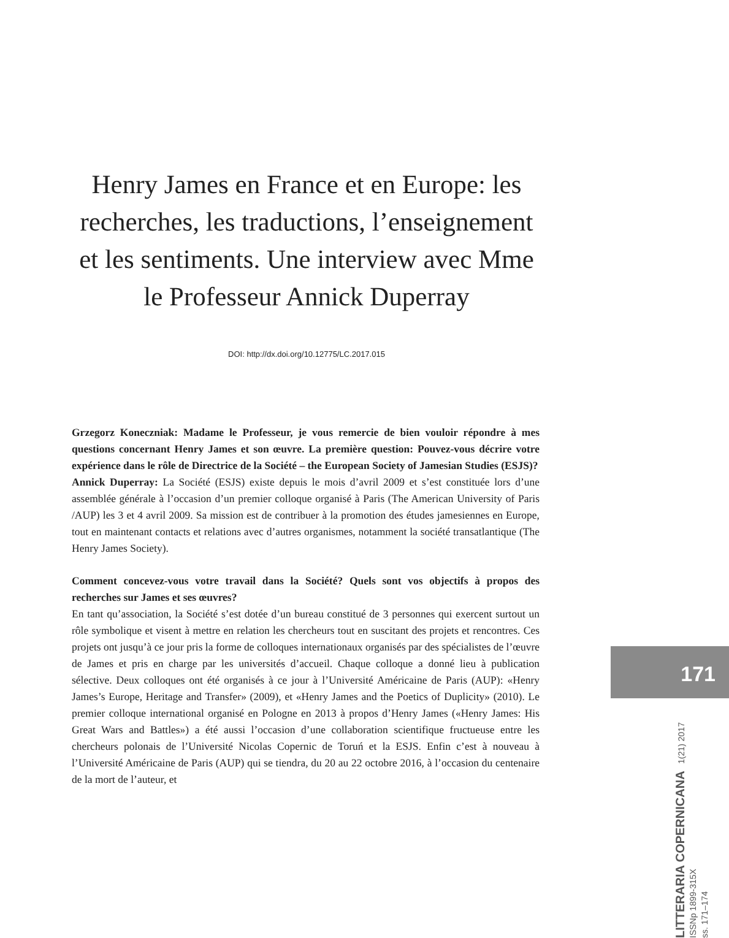Henry James en France et en Europe: les recherches, les traductions, l’enseignement et les sentiments. Une interview avec Mme le Professeur Annick Duperray
DOI: http://dx.doi.org/10.12775/LC.2017.015
Grzegorz Koneczniak: Madame le Professeur, je vous remercie de bien vouloir répondre à mes questions concernant Henry James et son œuvre. La première question: Pouvez-vous décrire votre expérience dans le rôle de Directrice de la Société – the European Society of Jamesian Studies (ESJS)?
Annick Duperray: La Société (ESJS) existe depuis le mois d’avril 2009 et s’est constituée lors d’une assemblée générale à l’occasion d’un premier colloque organisé à Paris (The American University of Paris /AUP) les 3 et 4 avril 2009. Sa mission est de contribuer à la promotion des études jamesiennes en Europe, tout en maintenant contacts et relations avec d’autres organismes, notamment la société transatlantique (The Henry James Society).
Comment concevez-vous votre travail dans la Société? Quels sont vos objectifs à propos des recherches sur James et ses œuvres?
En tant qu’association, la Société s’est dotée d’un bureau constitué de 3 personnes qui exercent surtout un rôle symbolique et visent à mettre en relation les chercheurs tout en suscitant des projets et rencontres. Ces projets ont jusqu’à ce jour pris la forme de colloques internationaux organisés par des spécialistes de l’œuvre de James et pris en charge par les universités d’accueil. Chaque colloque a donné lieu à publication sélective. Deux colloques ont été organisés à ce jour à l’Université Américaine de Paris (AUP): «Henry James’s Europe, Heritage and Transfer» (2009), et «Henry James and the Poetics of Duplicity» (2010). Le premier colloque international organisé en Pologne en 2013 à propos d’Henry James («Henry James: His Great Wars and Battles») a été aussi l’occasion d’une collaboration scientifique fructueuse entre les chercheurs polonais de l’Université Nicolas Copernic de Toruń et la ESJS. Enfin c’est à nouveau à l’Université Américaine de Paris (AUP) qui se tiendra, du 20 au 22 octobre 2016, à l’occasion du centenaire de la mort de l’auteur, et
171
LITTERARIA COPERNICANA 1(21) 2017
ISSNp 1899-315X
ss. 171–174